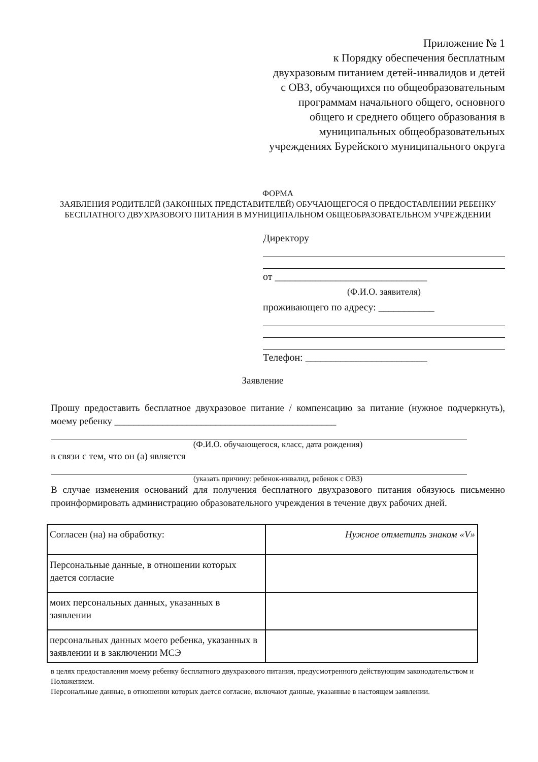Приложение № 1
к Порядку обеспечения бесплатным двухразовым питанием детей-инвалидов и детей с ОВЗ, обучающихся по общеобразовательным программам начального общего, основного общего и среднего общего образования в муниципальных общеобразовательных учреждениях Бурейского муниципального округа
ФОРМА
ЗАЯВЛЕНИЯ РОДИТЕЛЕЙ (ЗАКОННЫХ ПРЕДСТАВИТЕЛЕЙ) ОБУЧАЮЩЕГОСЯ О ПРЕДОСТАВЛЕНИИ РЕБЕНКУ БЕСПЛАТНОГО ДВУХРАЗОВОГО ПИТАНИЯ В МУНИЦИПАЛЬНОМ ОБЩЕОБРАЗОВАТЕЛЬНОМ УЧРЕЖДЕНИИ
Директору
от ______________________________
(Ф.И.О. заявителя)
проживающего по адресу: ___________
Телефон: ________________________
Заявление
Прошу предоставить бесплатное двухразовое питание / компенсацию за питание (нужное подчеркнуть), моему ребенку ______________________________________________
(Ф.И.О. обучающегося, класс, дата рождения)
в связи с тем, что он (а) является
(указать причину: ребенок-инвалид, ребенок с ОВЗ)
В случае изменения оснований для получения бесплатного двухразового питания обязуюсь письменно проинформировать администрацию образовательного учреждения в течение двух рабочих дней.
| Согласен (на) на обработку: | Нужное отметить знаком «V» |
| Персональные данные, в отношении которых дается согласие | |
| моих персональных данных, указанных в заявлении | |
| персональных данных моего ребенка, указанных в заявлении и в заключении МСЭ | |
в целях предоставления моему ребенку бесплатного двухразового питания, предусмотренного действующим законодательством и Положением.
Персональные данные, в отношении которых дается согласие, включают данные, указанные в настоящем заявлении.